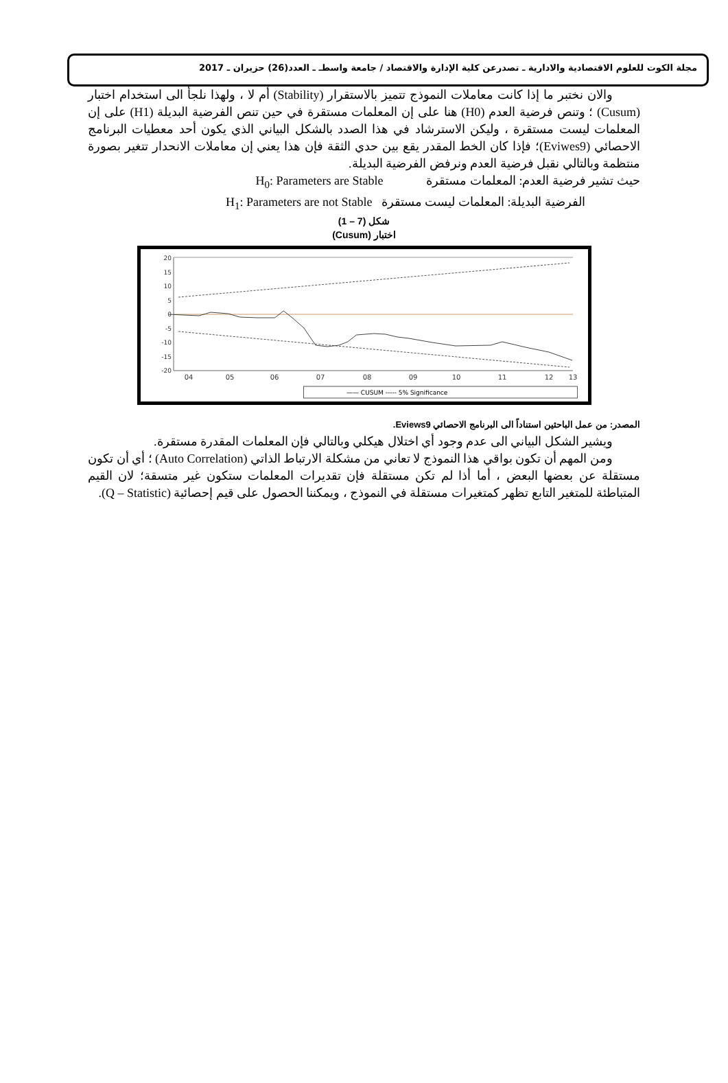مجلة الكوت للعلوم الاقتصادية والادارية ـ تصدرعن كلية الإدارة والاقتصاد / جامعة واسطـ ـ العدد(26) حزيران ـ 2017
والان نختبر ما إذا كانت معاملات النموذج تتميز بالاستقرار (Stability) أم لا ، ولهذا نلجأ الى استخدام اختبار (Cusum) ؛ وتنص فرضية العدم (H0) هنا على إن المعلمات مستقرة في حين تنص الفرضية البديلة (H1) على إن المعلمات ليست مستقرة ، وليكن الاسترشاد في هذا الصدد بالشكل البياني الذي يكون أحد معطيات البرنامج الاحصائي (Eviwes9)؛ فإذا كان الخط المقدر يقع بين حدي الثقة فإن هذا يعني إن معاملات الانحدار تتغير بصورة منتظمة وبالتالي نقبل فرضية العدم ونرفض الفرضية البديلة.
حيث تشير فرضية العدم: المعلمات مستقرة H<sub>0</sub>: Parameters are Stable
الفرضية البديلة: المعلمات ليست مستقرة H<sub>1</sub>: Parameters are not Stable
شكل (7 – 1)
اختبار (Cusum)
20
15
10
5
0
-5
-10
-15
-20
04
05
06
07
08
09
10
11
12
13
—— CUSUM ----- 5% Significance
المصدر: من عمل الباحثين استناداً الى البرنامج الاحصائي Eviews9.
ويشير الشكل البياني الى عدم وجود أي اختلال هيكلي وبالتالي فإن المعلمات المقدرة مستقرة.
ومن المهم أن تكون بواقي هذا النموذج لا تعاني من مشكلة الارتباط الذاتي (Auto Correlation) ؛ أي أن تكون مستقلة عن بعضها البعض ، أما أذا لم تكن مستقلة فإن تقديرات المعلمات ستكون غير متسقة؛ لان القيم المتباطئة للمتغير التابع تظهر كمتغيرات مستقلة في النموذج ، ويمكننا الحصول على قيم إحصائية (Q – Statistic).